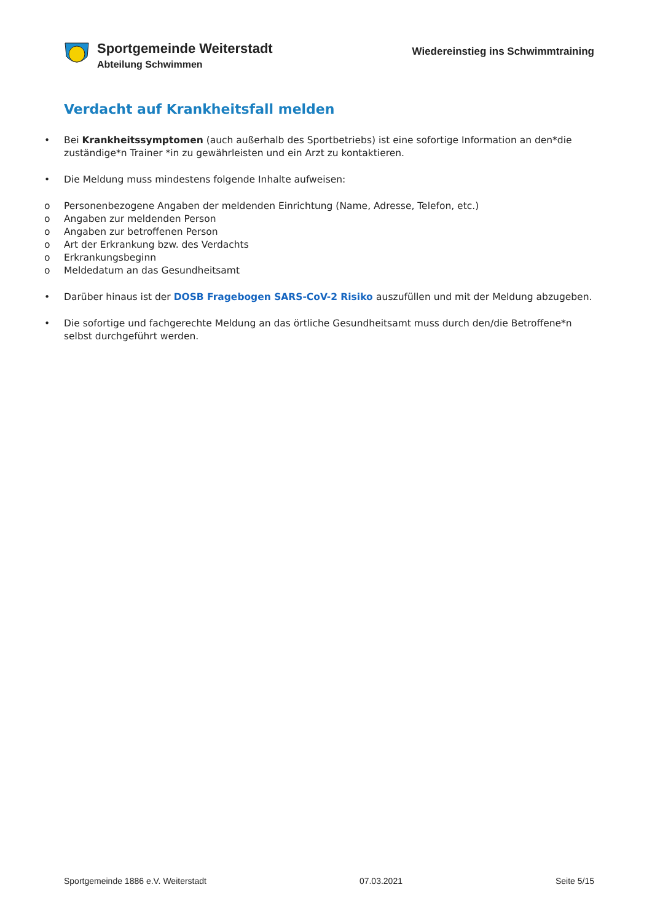Sportgemeinde Weiterstadt
Abteilung Schwimmen
Wiedereinstieg ins Schwimmtraining
Verdacht auf Krankheitsfall melden
• Bei Krankheitssymptomen (auch außerhalb des Sportbetriebs) ist eine sofortige Information an den*die zuständige*n Trainer *in zu gewährleisten und ein Arzt zu kontaktieren.
• Die Meldung muss mindestens folgende Inhalte aufweisen:
o Personenbezogene Angaben der meldenden Einrichtung (Name, Adresse, Telefon, etc.)
o Angaben zur meldenden Person
o Angaben zur betroffenen Person
o Art der Erkrankung bzw. des Verdachts
o Erkrankungsbeginn
o Meldedatum an das Gesundheitsamt
• Darüber hinaus ist der DOSB Fragebogen SARS-CoV-2 Risiko auszufüllen und mit der Meldung abzugeben.
• Die sofortige und fachgerechte Meldung an das örtliche Gesundheitsamt muss durch den/die Betroffene*n selbst durchgeführt werden.
Sportgemeinde 1886 e.V. Weiterstadt 07.03.2021 Seite 5/15